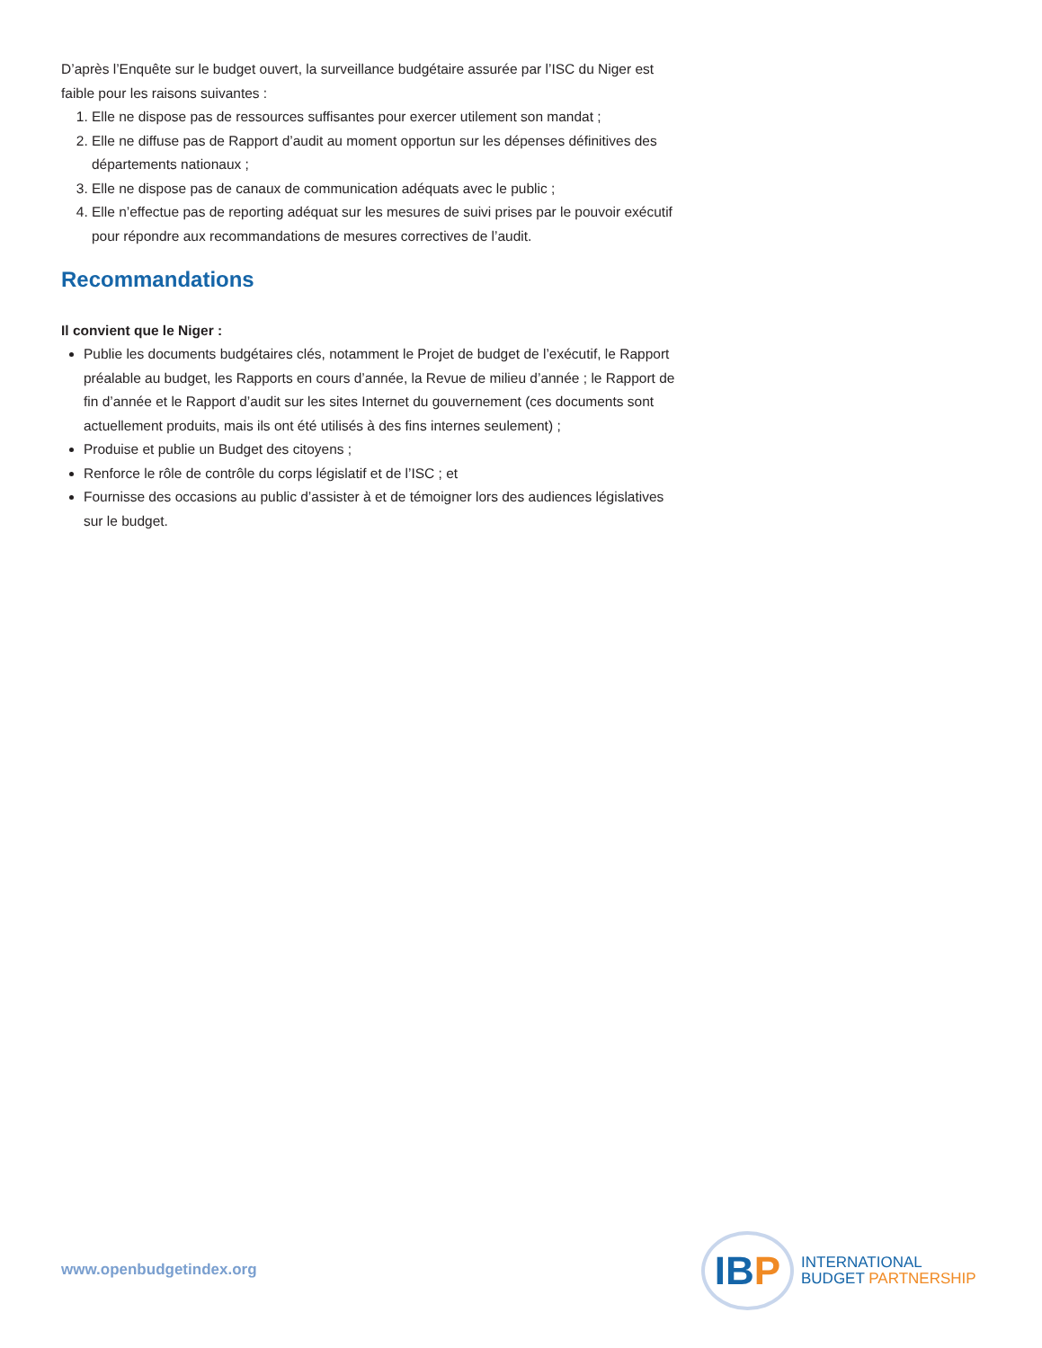D’après l’Enquête sur le budget ouvert, la surveillance budgétaire assurée par l’ISC du Niger est faible pour les raisons suivantes :
1. Elle ne dispose pas de ressources suffisantes pour exercer utilement son mandat ;
2. Elle ne diffuse pas de Rapport d’audit au moment opportun sur les dépenses définitives des départements nationaux ;
3. Elle ne dispose pas de canaux de communication adéquats avec le public ;
4. Elle n’effectue pas de reporting adéquat sur les mesures de suivi prises par le pouvoir exécutif pour répondre aux recommandations de mesures correctives de l’audit.
Recommandations
Il convient que le Niger :
Publie les documents budgétaires clés, notamment le Projet de budget de l’exécutif, le Rapport préalable au budget, les Rapports en cours d’année, la Revue de milieu d’année ; le Rapport de fin d’année et le Rapport d’audit sur les sites Internet du gouvernement (ces documents sont actuellement produits, mais ils ont été utilisés à des fins internes seulement) ;
Produise et publie un Budget des citoyens ;
Renforce le rôle de contrôle du corps législatif et de l’ISC ; et
Fournisse des occasions au public d’assister à et de témoigner lors des audiences législatives sur le budget.
www.openbudgetindex.org
IB P
INTERNATIONAL
BUDGET PARTNERSHIP